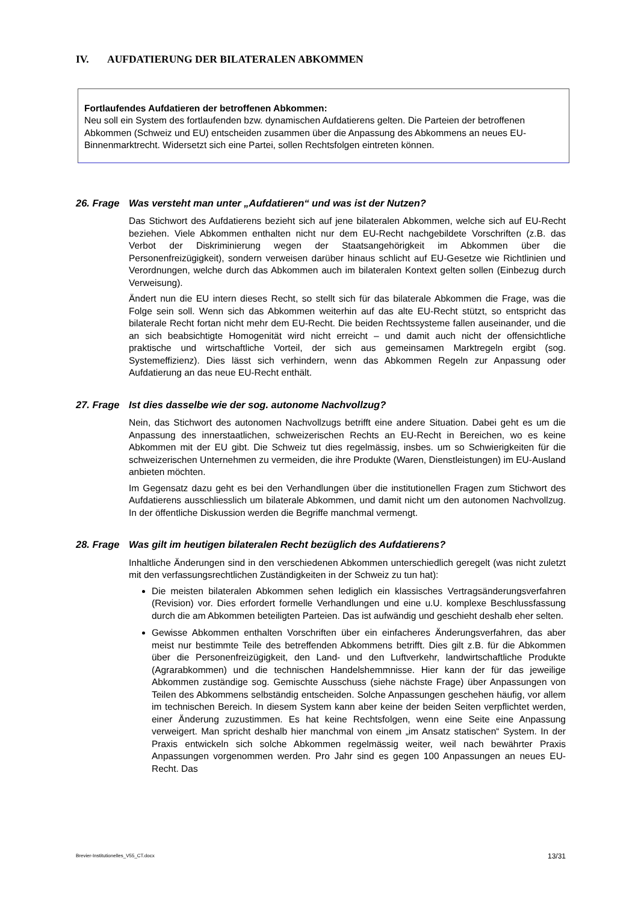IV. AUFDATIERUNG DER BILATERALEN ABKOMMEN
Fortlaufendes Aufdatieren der betroffenen Abkommen:
Neu soll ein System des fortlaufenden bzw. dynamischen Aufdatierens gelten. Die Parteien der betroffenen Abkommen (Schweiz und EU) entscheiden zusammen über die Anpassung des Abkommens an neues EU-Binnenmarktrecht. Widersetzt sich eine Partei, sollen Rechtsfolgen eintreten können.
26. Frage Was versteht man unter „Aufdatieren“ und was ist der Nutzen?
Das Stichwort des Aufdatierens bezieht sich auf jene bilateralen Abkommen, welche sich auf EU-Recht beziehen. Viele Abkommen enthalten nicht nur dem EU-Recht nachgebildete Vorschriften (z.B. das Verbot der Diskriminierung wegen der Staatsangehörigkeit im Abkommen über die Personenfreizügigkeit), sondern verweisen darüber hinaus schlicht auf EU-Gesetze wie Richtlinien und Verordnungen, welche durch das Abkommen auch im bilateralen Kontext gelten sollen (Einbezug durch Verweisung).
Ändert nun die EU intern dieses Recht, so stellt sich für das bilaterale Abkommen die Frage, was die Folge sein soll. Wenn sich das Abkommen weiterhin auf das alte EU-Recht stützt, so entspricht das bilaterale Recht fortan nicht mehr dem EU-Recht. Die beiden Rechtssysteme fallen auseinander, und die an sich beabsichtigte Homogenität wird nicht erreicht – und damit auch nicht der offensichtliche praktische und wirtschaftliche Vorteil, der sich aus gemeinsamen Marktregeln ergibt (sog. Systemeffizienz). Dies lässt sich verhindern, wenn das Abkommen Regeln zur Anpassung oder Aufdatierung an das neue EU-Recht enthält.
27. Frage Ist dies dasselbe wie der sog. autonome Nachvollzug?
Nein, das Stichwort des autonomen Nachvollzugs betrifft eine andere Situation. Dabei geht es um die Anpassung des innerstaatlichen, schweizerischen Rechts an EU-Recht in Bereichen, wo es keine Abkommen mit der EU gibt. Die Schweiz tut dies regelmässig, insbes. um so Schwierigkeiten für die schweizerischen Unternehmen zu vermeiden, die ihre Produkte (Waren, Dienstleistungen) im EU-Ausland anbieten möchten.
Im Gegensatz dazu geht es bei den Verhandlungen über die institutionellen Fragen zum Stichwort des Aufdatierens ausschliesslich um bilaterale Abkommen, und damit nicht um den autonomen Nachvollzug. In der öffentliche Diskussion werden die Begriffe manchmal vermengt.
28. Frage Was gilt im heutigen bilateralen Recht bezüglich des Aufdatierens?
Inhaltliche Änderungen sind in den verschiedenen Abkommen unterschiedlich geregelt (was nicht zuletzt mit den verfassungsrechtlichen Zuständigkeiten in der Schweiz zu tun hat):
Die meisten bilateralen Abkommen sehen lediglich ein klassisches Vertragsänderungsverfahren (Revision) vor. Dies erfordert formelle Verhandlungen und eine u.U. komplexe Beschlussfassung durch die am Abkommen beteiligten Parteien. Das ist aufwändig und geschieht deshalb eher selten.
Gewisse Abkommen enthalten Vorschriften über ein einfacheres Änderungsverfahren, das aber meist nur bestimmte Teile des betreffenden Abkommens betrifft. Dies gilt z.B. für die Abkommen über die Personenfreizügigkeit, den Land- und den Luftverkehr, landwirtschaftliche Produkte (Agrarabkommen) und die technischen Handelshemmnisse. Hier kann der für das jeweilige Abkommen zuständige sog. Gemischte Ausschuss (siehe nächste Frage) über Anpassungen von Teilen des Abkommens selbständig entscheiden. Solche Anpassungen geschehen häufig, vor allem im technischen Bereich. In diesem System kann aber keine der beiden Seiten verpflichtet werden, einer Änderung zuzustimmen. Es hat keine Rechtsfolgen, wenn eine Seite eine Anpassung verweigert. Man spricht deshalb hier manchmal von einem „im Ansatz statischen“ System. In der Praxis entwickeln sich solche Abkommen regelmässig weiter, weil nach bewährter Praxis Anpassungen vorgenommen werden. Pro Jahr sind es gegen 100 Anpassungen an neues EU-Recht. Das
Brevier-Institutionelles_V55_CT.docx 13/31